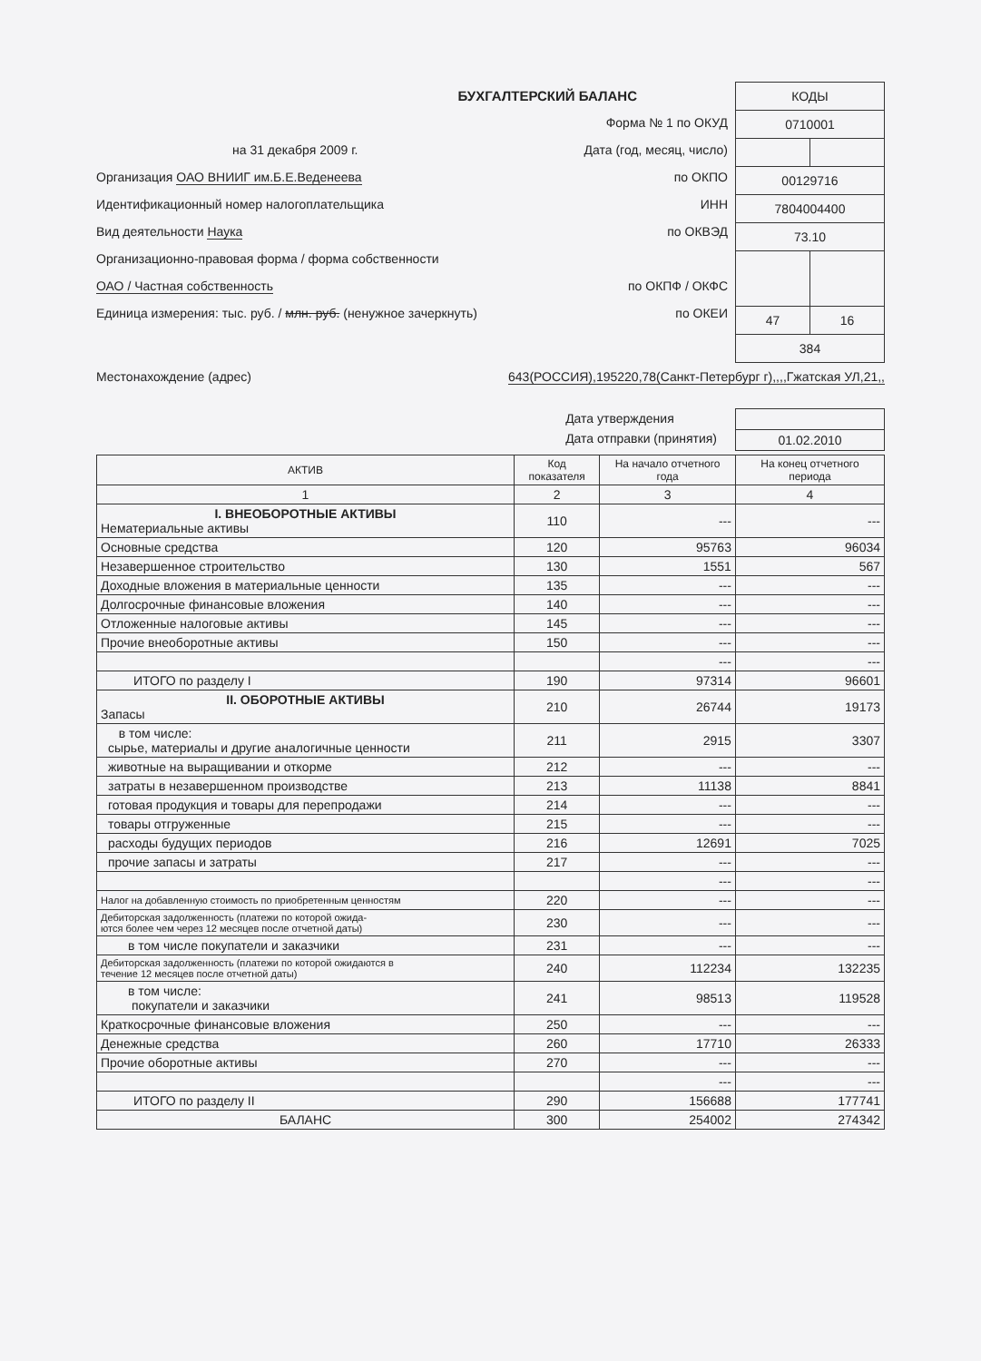БУХГАЛТЕРСКИЙ БАЛАНС
Форма № 1 по ОКУД
на 31 декабря 2009 г. Дата (год, месяц, число)
Организация ОАО ВНИИГ им.Б.Е.Веденеева по ОКПО
Идентификационный номер налогоплательщика ИНН
Вид деятельности Наука по ОКВЭД
Организационно-правовая форма / форма собственности
ОАО / Частная собственность по ОКПФ / ОКФС
Единица измерения: тыс. руб. / млн. руб. (ненужное зачеркнуть) по ОКЕИ
| КОДЫ | |
| 0710001 | |
| 00129716 | |
| 7804004400 | |
| 73.10 | |
| 47 | 16 |
| 384 | |
Местонахождение (адрес) 643(РОССИЯ),195220,78(Санкт-Петербург г),,,,Гжатская УЛ,21,,
Дата утверждения
Дата отправки (принятия)
| 01.02.2010 |
| АКТИВ | Код показателя | На начало отчетного года | На конец отчетного периода |
| --- | --- | --- | --- |
| 1 | 2 | 3 | 4 |
| I. ВНЕОБОРОТНЫЕ АКТИВЫ Нематериальные активы | 110 | --- | --- |
| Основные средства | 120 | 95763 | 96034 |
| Незавершенное строительство | 130 | 1551 | 567 |
| Доходные вложения в материальные ценности | 135 | --- | --- |
| Долгосрочные финансовые вложения | 140 | --- | --- |
| Отложенные налоговые активы | 145 | --- | --- |
| Прочие внеоборотные активы | 150 | --- | --- |
| | | --- | --- |
| ИТОГО по разделу I | 190 | 97314 | 96601 |
| II. ОБОРОТНЫЕ АКТИВЫ Запасы | 210 | 26744 | 19173 |
| в том числе: сырье, материалы и другие аналогичные ценности | 211 | 2915 | 3307 |
| животные на выращивании и откорме | 212 | --- | --- |
| затраты в незавершенном производстве | 213 | 11138 | 8841 |
| готовая продукция и товары для перепродажи | 214 | --- | --- |
| товары отгруженные | 215 | --- | --- |
| расходы будущих периодов | 216 | 12691 | 7025 |
| прочие запасы и затраты | 217 | --- | --- |
| | | --- | --- |
| Налог на добавленную стоимость по приобретенным ценностям | 220 | --- | --- |
| Дебиторская задолженность (платежи по которой ожида- ются более чем через 12 месяцев после отчетной даты) | 230 | --- | --- |
| в том числе покупатели и заказчики | 231 | --- | --- |
| Дебиторская задолженность (платежи по которой ожидаются в течение 12 месяцев после отчетной даты) | 240 | 112234 | 132235 |
| в том числе: покупатели и заказчики | 241 | 98513 | 119528 |
| Краткосрочные финансовые вложения | 250 | --- | --- |
| Денежные средства | 260 | 17710 | 26333 |
| Прочие оборотные активы | 270 | --- | --- |
| | | --- | --- |
| ИТОГО по разделу II | 290 | 156688 | 177741 |
| БАЛАНС | 300 | 254002 | 274342 |